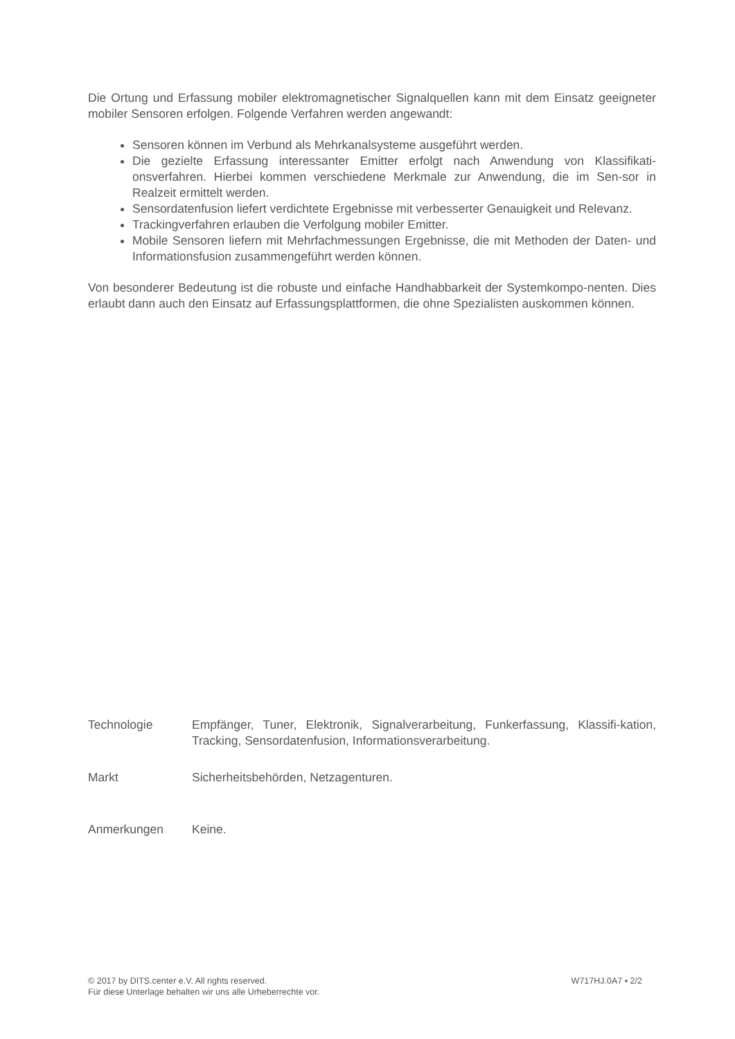Die Ortung und Erfassung mobiler elektromagnetischer Signalquellen kann mit dem Einsatz geeigneter mobiler Sensoren erfolgen. Folgende Verfahren werden angewandt:
Sensoren können im Verbund als Mehrkanalsysteme ausgeführt werden.
Die gezielte Erfassung interessanter Emitter erfolgt nach Anwendung von Klassifikati-onsverfahren. Hierbei kommen verschiedene Merkmale zur Anwendung, die im Sen-sor in Realzeit ermittelt werden.
Sensordatenfusion liefert verdichtete Ergebnisse mit verbesserter Genauigkeit und Relevanz.
Trackingverfahren erlauben die Verfolgung mobiler Emitter.
Mobile Sensoren liefern mit Mehrfachmessungen Ergebnisse, die mit Methoden der Daten- und Informationsfusion zusammengeführt werden können.
Von besonderer Bedeutung ist die robuste und einfache Handhabbarkeit der Systemkompo-nenten. Dies erlaubt dann auch den Einsatz auf Erfassungsplattformen, die ohne Spezialisten auskommen können.
Technologie Empfänger, Tuner, Elektronik, Signalverarbeitung, Funkerfassung, Klassifi-kation, Tracking, Sensordatenfusion, Informationsverarbeitung.
Markt Sicherheitsbehörden, Netzagenturen.
Anmerkungen Keine.
© 2017 by DITS.center e.V. All rights reserved.
Für diese Unterlage behalten wir uns alle Urheberrechte vor.
W717HJ.0A7 ▪ 2/2